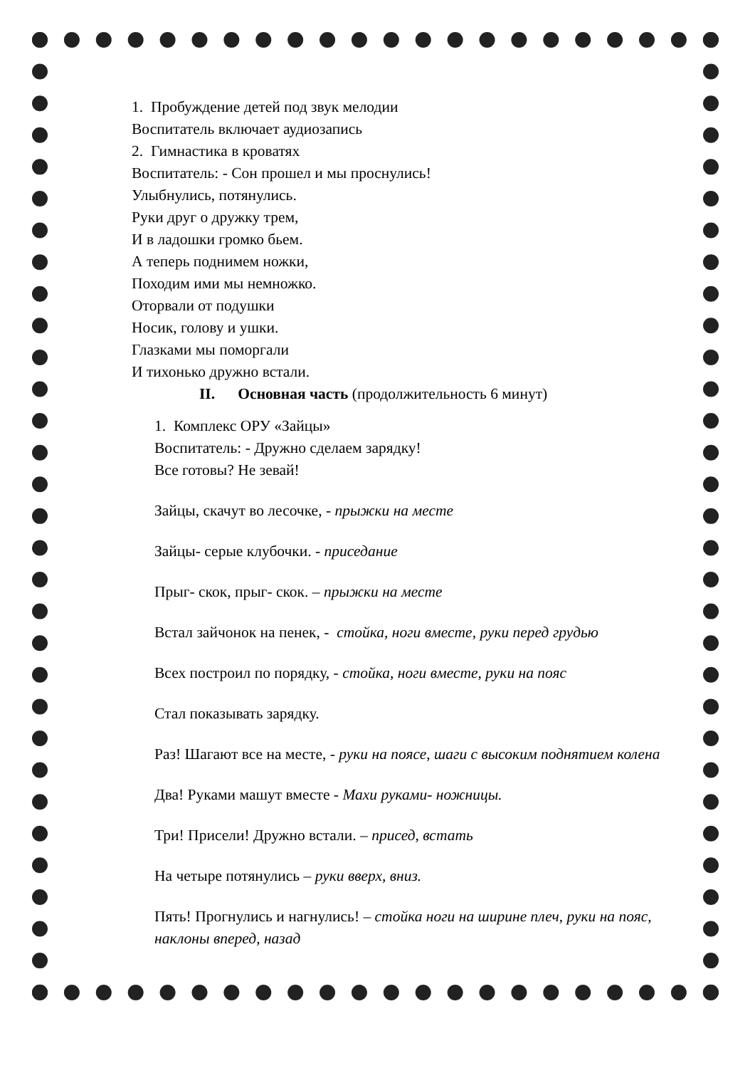1. Пробуждение детей под звук мелодии
Воспитатель включает аудиозапись
2. Гимнастика в кроватях
Воспитатель: - Сон прошел и мы проснулись!
Улыбнулись, потянулись.
Руки друг о дружку трем,
И в ладошки громко бьем.
А теперь поднимем ножки,
Походим ими мы немножко.
Оторвали от подушки
Носик, голову и ушки.
Глазками мы поморгали
И тихонько дружно встали.
II. Основная часть (продолжительность 6 минут)
1. Комплекс ОРУ «Зайцы»
Воспитатель: - Дружно сделаем зарядку!
Все готовы? Не зевай!
Зайцы, скачут во лесочке, - прыжки на месте
Зайцы- серые клубочки. - приседание
Прыг- скок, прыг- скок. – прыжки на месте
Встал зайчонок на пенек, - стойка, ноги вместе, руки перед грудью
Всех построил по порядку, - стойка, ноги вместе, руки на пояс
Стал показывать зарядку.
Раз! Шагают все на месте, - руки на поясе, шаги с высоким поднятием колена
Два! Руками машут вместе - Махи руками- ножницы.
Три! Присели! Дружно встали. – присед, встать
На четыре потянулись – руки вверх, вниз.
Пять! Прогнулись и нагнулись! – стойка ноги на ширине плеч, руки на пояс, наклоны вперед, назад